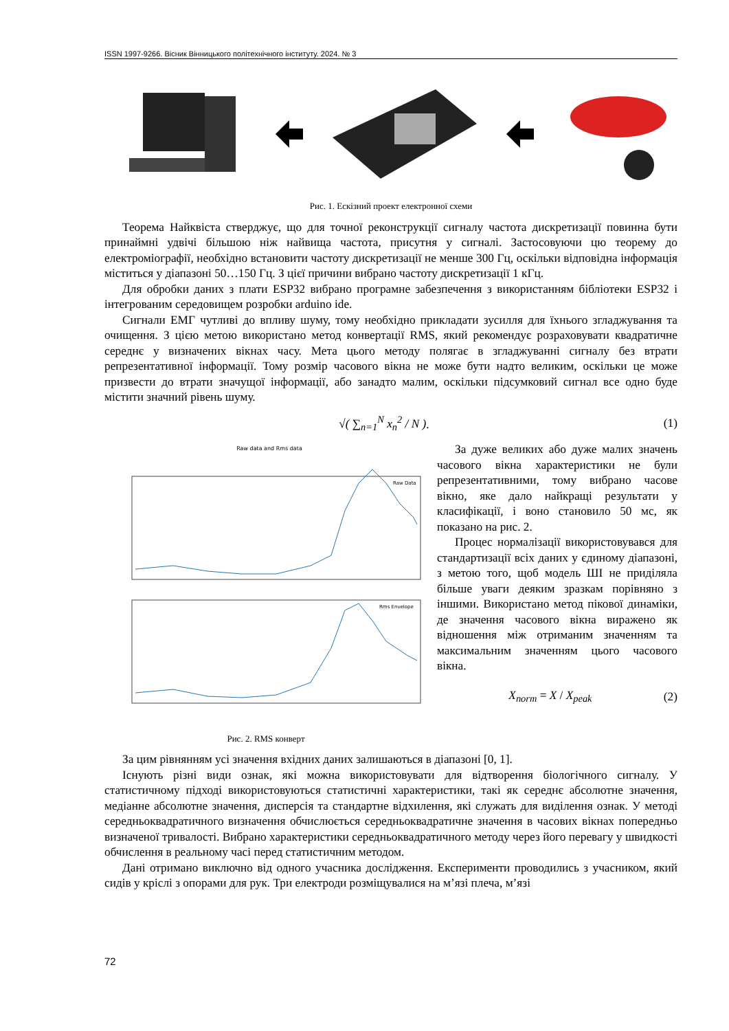ISSN 1997-9266. Вісник Вінницького політехнічного інституту. 2024. № 3
Рис. 1. Ескізний проект електронної схеми
Теорема Найквіста стверджує, що для точної реконструкції сигналу частота дискретизації повинна бути принаймні удвічі більшою ніж найвища частота, присутня у сигналі. Застосовуючи цю теорему до електроміографії, необхідно встановити частоту дискретизації не менше 300 Гц, оскільки відповідна інформація міститься у діапазоні 50…150 Гц. З цієї причини вибрано частоту дискретизації 1 кГц.
Для обробки даних з плати ESP32 вибрано програмне забезпечення з використанням бібліотеки ESP32 і інтегрованим середовищем розробки arduino ide.
Сигнали ЕМГ чутливі до впливу шуму, тому необхідно прикладати зусилля для їхнього згладжування та очищення. З цією метою використано метод конвертації RMS, який рекомендує розраховувати квадратичне середнє у визначених вікнах часу. Мета цього методу полягає в згладжуванні сигналу без втрати репрезентативної інформації. Тому розмір часового вікна не може бути надто великим, оскільки це може призвести до втрати значущої інформації, або занадто малим, оскільки підсумковий сигнал все одно буде містити значний рівень шуму.
√( ∑<sub>n=1</sub><sup>N</sup> x<sub>n</sub><sup>2</sup> / N ). (1)
Raw data and Rms data
Raw Data
Rms Envelope
Рис. 2. RMS конверт
За дуже великих або дуже малих значень часового вікна характеристики не були репрезентативними, тому вибрано часове вікно, яке дало найкращі результати у класифікації, і воно становило 50 мс, як показано на рис. 2.
Процес нормалізації використовувався для стандартизації всіх даних у єдиному діапазоні, з метою того, щоб модель ШІ не приділяла більше уваги деяким зразкам порівняно з іншими. Використано метод пікової динаміки, де значення часового вікна виражено як відношення між отриманим значенням та максимальним значенням цього часового вікна.
X<sub>norm</sub> = X / X<sub>peak</sub> (2)
За цим рівнянням усі значення вхідних даних залишаються в діапазоні [0, 1].
Існують різні види ознак, які можна використовувати для відтворення біологічного сигналу. У статистичному підході використовуються статистичні характеристики, такі як середнє абсолютне значення, медіанне абсолютне значення, дисперсія та стандартне відхилення, які служать для виділення ознак. У методі середньоквадратичного визначення обчислюється середньоквадратичне значення в часових вікнах попередньо визначеної тривалості. Вибрано характеристики середньоквадратичного методу через його перевагу у швидкості обчислення в реальному часі перед статистичним методом.
Дані отримано виключно від одного учасника дослідження. Експерименти проводились з учасником, який сидів у кріслі з опорами для рук. Три електроди розміщувалися на м’язі плеча, м’язі
72